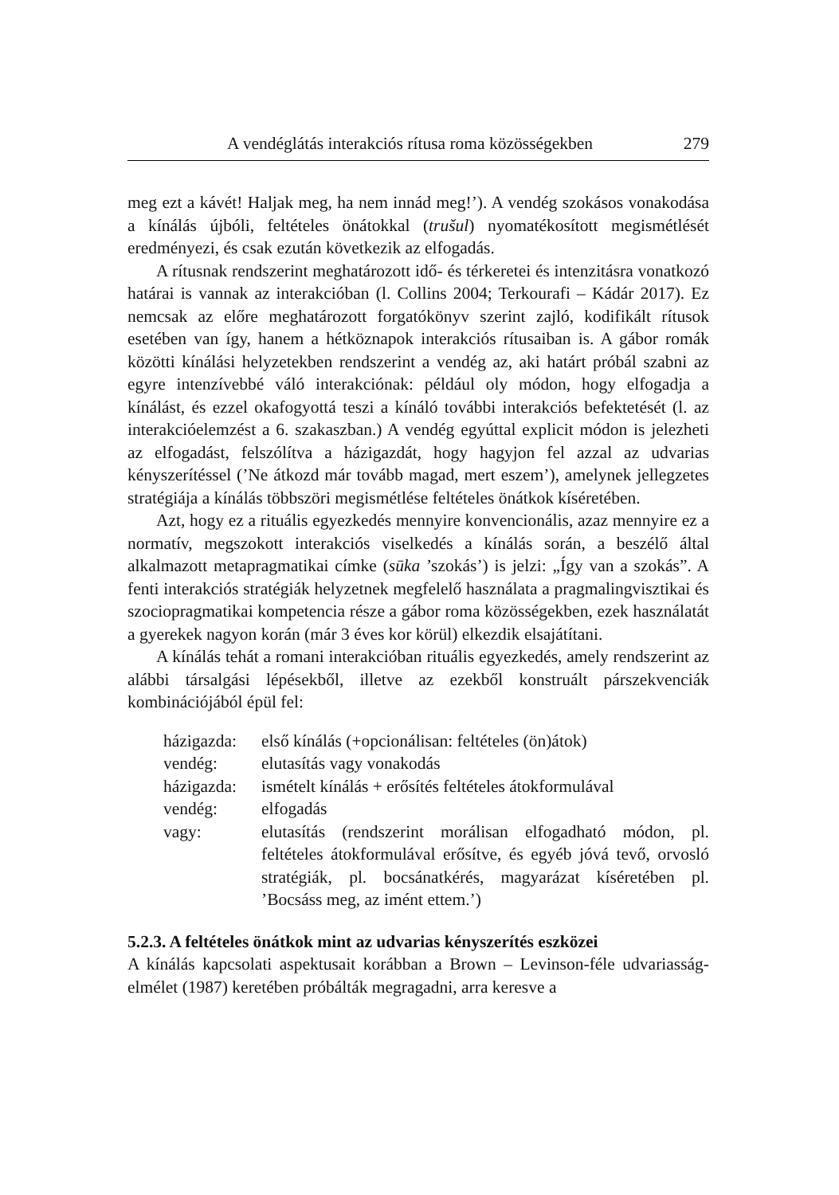A vendéglátás interakciós rítusa roma közösségekben 279
meg ezt a kávét! Haljak meg, ha nem innád meg!’). A vendég szokásos vonakodása a kínálás újbóli, feltételes önátokkal (trušul) nyomatékosított megismétlését eredményezi, és csak ezután következik az elfogadás.
A rítusnak rendszerint meghatározott idő- és térkeretei és intenzitásra vonatkozó határai is vannak az interakcióban (l. Collins 2004; Terkourafi – Kádár 2017). Ez nemcsak az előre meghatározott forgatókönyv szerint zajló, kodifikált rítusok esetében van így, hanem a hétköznapok interakciós rítusaiban is. A gábor romák közötti kínálási helyzetekben rendszerint a vendég az, aki határt próbál szabni az egyre intenzívebbé váló interakciónak: például oly módon, hogy elfogadja a kínálást, és ezzel okafogyottá teszi a kínáló további interakciós befektetését (l. az interakcióelemzést a 6. szakaszban.) A vendég egyúttal explicit módon is jelezheti az elfogadást, felszólítva a házigazdát, hogy hagyjon fel azzal az udvarias kényszerítéssel (’Ne átkozd már tovább magad, mert eszem’), amelynek jellegzetes stratégiája a kínálás többszöri megismétlése feltételes önátkok kíséretében.
Azt, hogy ez a rituális egyezkedés mennyire konvencionális, azaz mennyire ez a normatív, megszokott interakciós viselkedés a kínálás során, a beszélő által alkalmazott metapragmatikai címke (sūka ’szokás’) is jelzi: „Így van a szokás”. A fenti interakciós stratégiák helyzetnek megfelelő használata a pragmalingvisztikai és szociopragmatikai kompetencia része a gábor roma közösségekben, ezek használatát a gyerekek nagyon korán (már 3 éves kor körül) elkezdik elsajátítani.
A kínálás tehát a romani interakcióban rituális egyezkedés, amely rendszerint az alábbi társalgási lépésekből, illetve az ezekből konstruált párszekvenciák kombinációjából épül fel:
házigazda: első kínálás (+opcionálisan: feltételes (ön)átok)
vendég: elutasítás vagy vonakodás
házigazda: ismételt kínálás + erősítés feltételes átokformulával
vendég: elfogadás
vagy: elutasítás (rendszerint morálisan elfogadható módon, pl. feltételes átokformulával erősítve, és egyéb jóvá tevő, orvosló stratégiák, pl. bocsánatkérés, magyarázat kíséretében pl. ’Bocsáss meg, az imént ettem.’)
5.2.3. A feltételes önátkok mint az udvarias kényszerítés eszközei
A kínálás kapcsolati aspektusait korábban a Brown – Levinson-féle udvariasság-elmélet (1987) keretében próbálták megragadni, arra keresve a